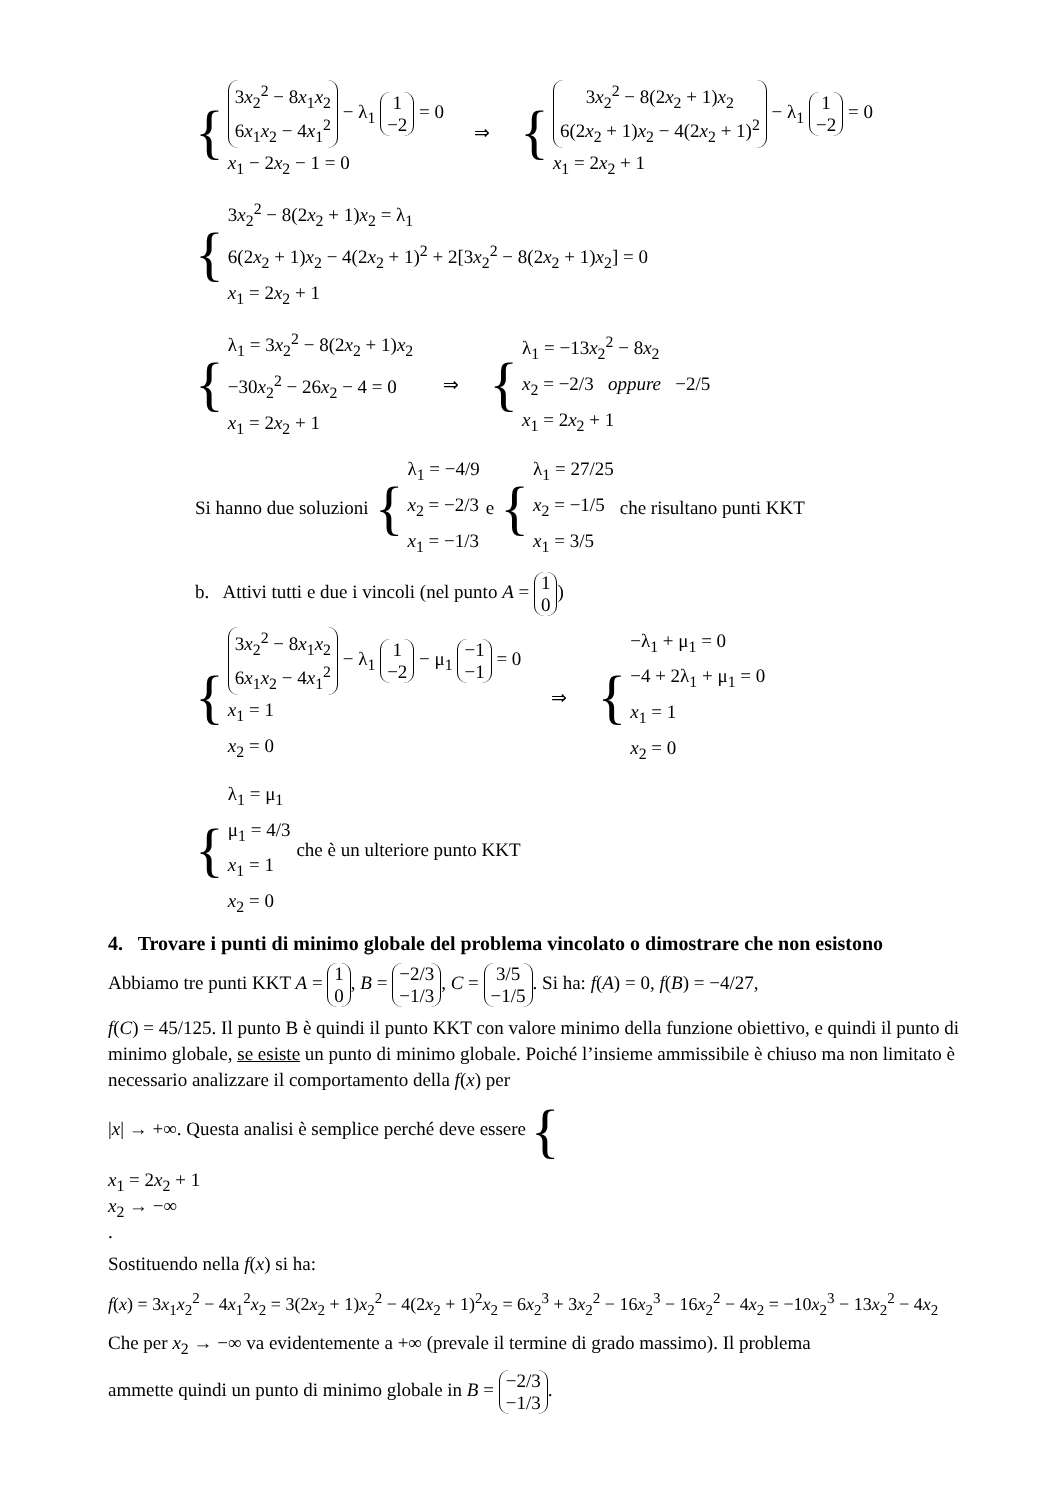{
3x<sub>2</sub><sup>2</sup> − 8x<sub>1</sub>x<sub>2</sub> 6x<sub>1</sub>x<sub>2</sub> − 4x<sub>1</sub><sup>2</sup> − λ<sub>1</sub> 1 −2 = 0
x<sub>1</sub> − 2x<sub>2</sub> − 1 = 0
⇒ {
3x<sub>2</sub><sup>2</sup> − 8(2x<sub>2</sub> + 1)x<sub>2</sub> 6(2x<sub>2</sub> + 1)x<sub>2</sub> − 4(2x<sub>2</sub> + 1)<sup>2</sup> − λ<sub>1</sub> 1 −2 = 0
x<sub>1</sub> = 2x<sub>2</sub> + 1
{
3x<sub>2</sub><sup>2</sup> − 8(2x<sub>2</sub> + 1)x<sub>2</sub> = λ<sub>1</sub>
6(2x<sub>2</sub> + 1)x<sub>2</sub> − 4(2x<sub>2</sub> + 1)<sup>2</sup> + 2[3x<sub>2</sub><sup>2</sup> − 8(2x<sub>2</sub> + 1)x<sub>2</sub>] = 0
x<sub>1</sub> = 2x<sub>2</sub> + 1
{
λ<sub>1</sub> = 3x<sub>2</sub><sup>2</sup> − 8(2x<sub>2</sub> + 1)x<sub>2</sub>
−30x<sub>2</sub><sup>2</sup> − 26x<sub>2</sub> − 4 = 0
x<sub>1</sub> = 2x<sub>2</sub> + 1
⇒ {
λ<sub>1</sub> = −13x<sub>2</sub><sup>2</sup> − 8x<sub>2</sub>
x<sub>2</sub> = −2/3 oppure −2/5
x<sub>1</sub> = 2x<sub>2</sub> + 1
Si hanno due soluzioni {
λ<sub>1</sub> = −4/9
x<sub>2</sub> = −2/3
x<sub>1</sub> = −1/3
e {
λ<sub>1</sub> = 27/25
x<sub>2</sub> = −1/5
x<sub>1</sub> = 3/5
che risultano punti KKT
b. Attivi tutti e due i vincoli (nel punto A = 1 0)
{
3x<sub>2</sub><sup>2</sup> − 8x<sub>1</sub>x<sub>2</sub> 6x<sub>1</sub>x<sub>2</sub> − 4x<sub>1</sub><sup>2</sup> − λ<sub>1</sub> 1 −2 − μ<sub>1</sub> −1 −1 = 0
x<sub>1</sub> = 1
x<sub>2</sub> = 0
⇒ {
−λ<sub>1</sub> + μ<sub>1</sub> = 0
−4 + 2λ<sub>1</sub> + μ<sub>1</sub> = 0
x<sub>1</sub> = 1
x<sub>2</sub> = 0
{
λ<sub>1</sub> = μ<sub>1</sub>
μ<sub>1</sub> = 4/3
x<sub>1</sub> = 1
x<sub>2</sub> = 0
che è un ulteriore punto KKT
4. Trovare i punti di minimo globale del problema vincolato o dimostrare che non esistono
Abbiamo tre punti KKT A = 1 0, B = −2/3 −1/3, C = 3/5 −1/5. Si ha: f(A) = 0, f(B) = −4/27,
f(C) = 45/125. Il punto B è quindi il punto KKT con valore minimo della funzione obiettivo, e quindi il punto di minimo globale, se esiste un punto di minimo globale. Poiché l’insieme ammissibile è chiuso ma non limitato è necessario analizzare il comportamento della f(x) per
|x| → +∞. Questa analisi è semplice perché deve essere {
x<sub>1</sub> = 2x<sub>2</sub> + 1
x<sub>2</sub> → −∞
.
Sostituendo nella f(x) si ha:
f(x) = 3x<sub>1</sub>x<sub>2</sub><sup>2</sup> − 4x<sub>1</sub><sup>2</sup>x<sub>2</sub> = 3(2x<sub>2</sub> + 1)x<sub>2</sub><sup>2</sup> − 4(2x<sub>2</sub> + 1)<sup>2</sup>x<sub>2</sub> = 6x<sub>2</sub><sup>3</sup> + 3x<sub>2</sub><sup>2</sup> − 16x<sub>2</sub><sup>3</sup> − 16x<sub>2</sub><sup>2</sup> − 4x<sub>2</sub> = −10x<sub>2</sub><sup>3</sup> − 13x<sub>2</sub><sup>2</sup> − 4x<sub>2</sub>
Che per x<sub>2</sub> → −∞ va evidentemente a +∞ (prevale il termine di grado massimo). Il problema
ammette quindi un punto di minimo globale in B = −2/3 −1/3.